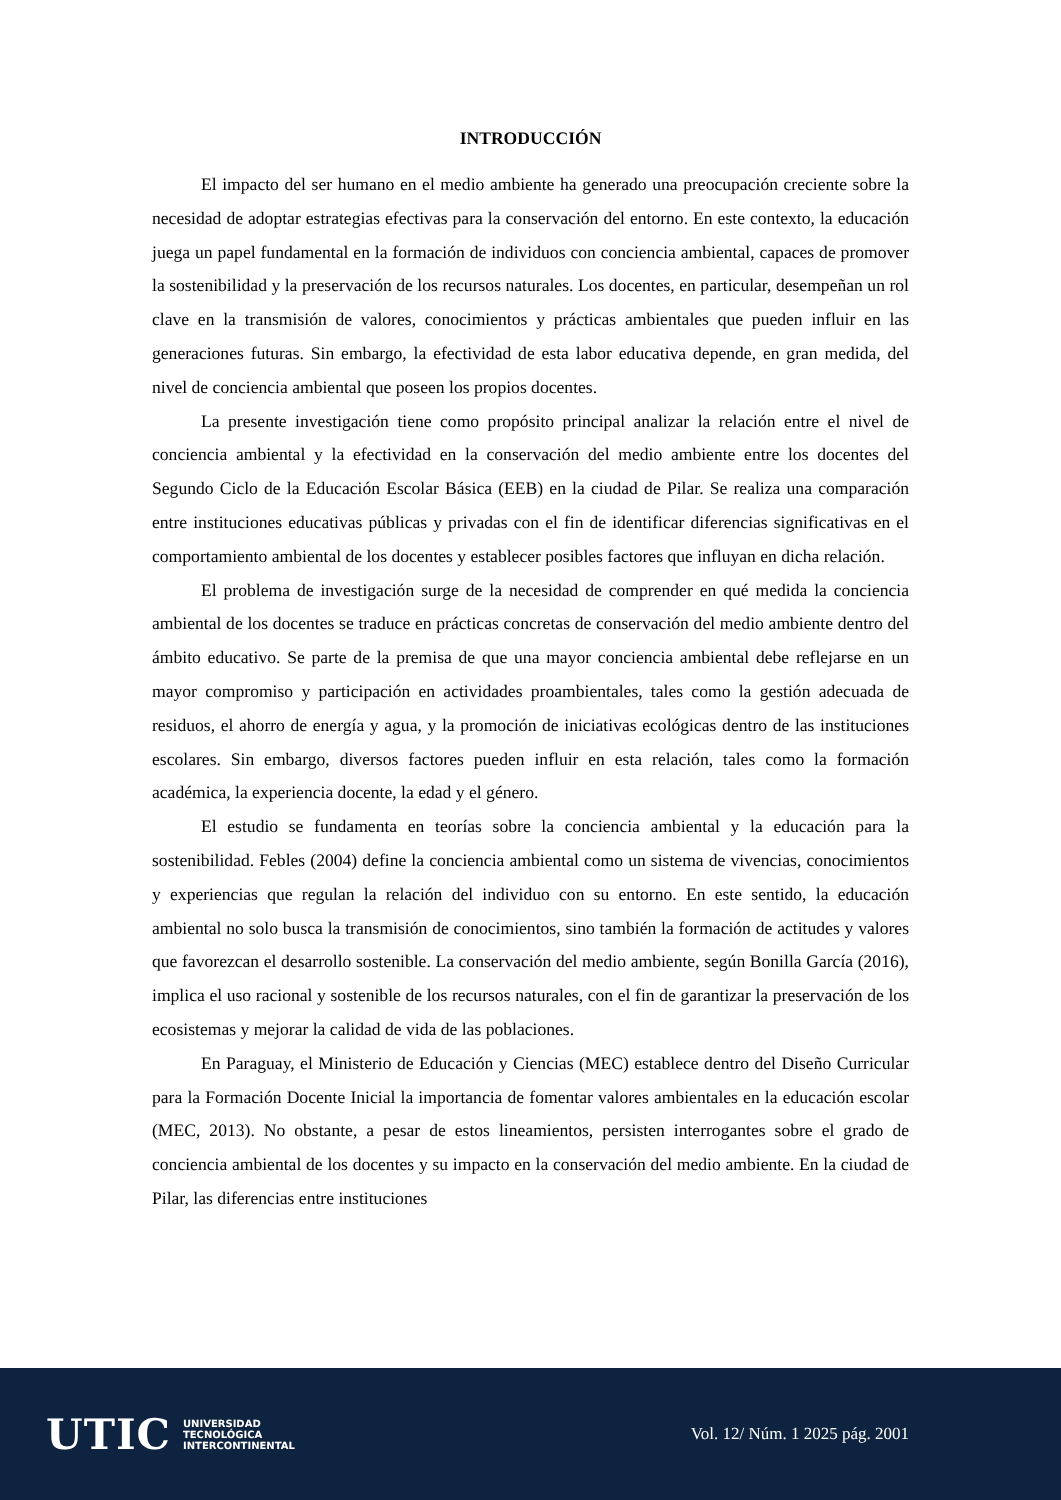INTRODUCCIÓN
El impacto del ser humano en el medio ambiente ha generado una preocupación creciente sobre la necesidad de adoptar estrategias efectivas para la conservación del entorno. En este contexto, la educación juega un papel fundamental en la formación de individuos con conciencia ambiental, capaces de promover la sostenibilidad y la preservación de los recursos naturales. Los docentes, en particular, desempeñan un rol clave en la transmisión de valores, conocimientos y prácticas ambientales que pueden influir en las generaciones futuras. Sin embargo, la efectividad de esta labor educativa depende, en gran medida, del nivel de conciencia ambiental que poseen los propios docentes.
La presente investigación tiene como propósito principal analizar la relación entre el nivel de conciencia ambiental y la efectividad en la conservación del medio ambiente entre los docentes del Segundo Ciclo de la Educación Escolar Básica (EEB) en la ciudad de Pilar. Se realiza una comparación entre instituciones educativas públicas y privadas con el fin de identificar diferencias significativas en el comportamiento ambiental de los docentes y establecer posibles factores que influyan en dicha relación.
El problema de investigación surge de la necesidad de comprender en qué medida la conciencia ambiental de los docentes se traduce en prácticas concretas de conservación del medio ambiente dentro del ámbito educativo. Se parte de la premisa de que una mayor conciencia ambiental debe reflejarse en un mayor compromiso y participación en actividades proambientales, tales como la gestión adecuada de residuos, el ahorro de energía y agua, y la promoción de iniciativas ecológicas dentro de las instituciones escolares. Sin embargo, diversos factores pueden influir en esta relación, tales como la formación académica, la experiencia docente, la edad y el género.
El estudio se fundamenta en teorías sobre la conciencia ambiental y la educación para la sostenibilidad. Febles (2004) define la conciencia ambiental como un sistema de vivencias, conocimientos y experiencias que regulan la relación del individuo con su entorno. En este sentido, la educación ambiental no solo busca la transmisión de conocimientos, sino también la formación de actitudes y valores que favorezcan el desarrollo sostenible. La conservación del medio ambiente, según Bonilla García (2016), implica el uso racional y sostenible de los recursos naturales, con el fin de garantizar la preservación de los ecosistemas y mejorar la calidad de vida de las poblaciones.
En Paraguay, el Ministerio de Educación y Ciencias (MEC) establece dentro del Diseño Curricular para la Formación Docente Inicial la importancia de fomentar valores ambientales en la educación escolar (MEC, 2013). No obstante, a pesar de estos lineamientos, persisten interrogantes sobre el grado de conciencia ambiental de los docentes y su impacto en la conservación del medio ambiente. En la ciudad de Pilar, las diferencias entre instituciones
UTIC UNIVERSIDAD
TECNOLÓGICA
INTERCONTINENTAL
Vol. 12/ Núm. 1 2025 pág. 2001